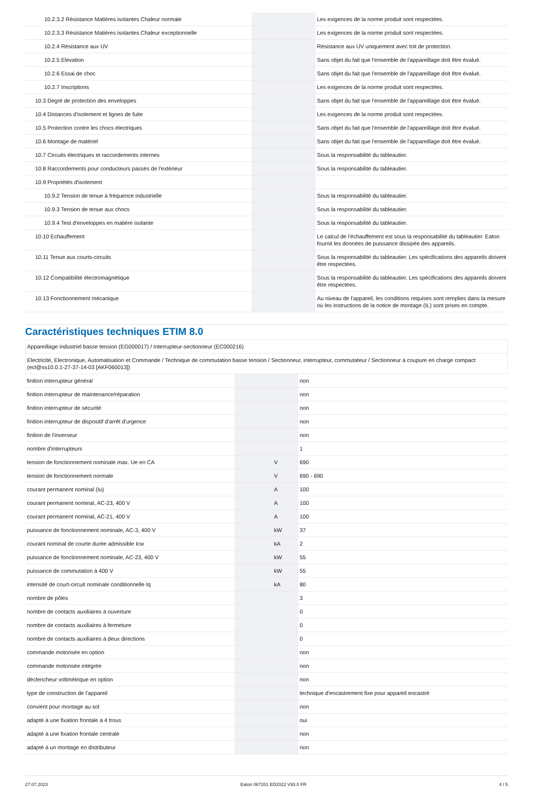| 10.2.3.2 Résistance Matières isolantes Chaleur normale | | | Les exigences de la norme produit sont respectées. |
| 10.2.3.3 Résistance Matières isolantes Chaleur exceptionnelle | | | Les exigences de la norme produit sont respectées. |
| 10.2.4 Résistance aux UV | | | Résistance aux UV uniquement avec toit de protection. |
| 10.2.5 Elevation | | | Sans objet du fait que l'ensemble de l'appareillage doit être évalué. |
| 10.2.6 Essai de choc | | | Sans objet du fait que l'ensemble de l'appareillage doit être évalué. |
| 10.2.7 Inscriptions | | | Les exigences de la norme produit sont respectées. |
| 10.3 Degré de protection des enveloppes | | | Sans objet du fait que l'ensemble de l'appareillage doit être évalué. |
| 10.4 Distances d'isolement et lignes de fuite | | | Les exigences de la norme produit sont respectées. |
| 10.5 Protection contre les chocs électriques | | | Sans objet du fait que l'ensemble de l'appareillage doit être évalué. |
| 10.6 Montage de matériel | | | Sans objet du fait que l'ensemble de l'appareillage doit être évalué. |
| 10.7 Circuits électriques et raccordements internes | | | Sous la responsabilité du tableautier. |
| 10.8 Raccordements pour conducteurs passés de l'extérieur | | | Sous la responsabilité du tableautier. |
| 10.9 Propriétés d'isolement | | | |
| 10.9.2 Tension de tenue à fréquence industrielle | | | Sous la responsabilité du tableautier. |
| 10.9.3 Tension de tenue aux chocs | | | Sous la responsabilité du tableautier. |
| 10.9.4 Test d'enveloppes en matière isolante | | | Sous la responsabilité du tableautier. |
| 10.10 Echauffement | | | Le calcul de l'échauffement est sous la responsabilité du tableautier. Eaton fournit les données de puissance dissipée des appareils. |
| 10.11 Tenue aux courts-circuits | | | Sous la responsabilité du tableautier. Les spécifications des appareils doivent être respectées. |
| 10.12 Compatibilité électromagnétique | | | Sous la responsabilité du tableautier. Les spécifications des appareils doivent être respectées. |
| 10.13 Fonctionnement mécanique | | | Au niveau de l'appareil, les conditions requises sont remplies dans la mesure où les instructions de la notice de montage (IL) sont prises en compte. |
Caractéristiques techniques ETIM 8.0
| Appareillage industriel basse tension (EG000017) / Interrupteur-sectionneur (EC000216) | | | |
| Electricité, Electronique, Automatisation et Commande / Technique de commutation basse tension / Sectionneur, interrupteur, commutateur / Sectionneur à coupure en charge compact (ecl@ss10.0.1-27-37-14-03 [AKF060013]) | | | |
| finition interrupteur général | | | non |
| finition interrupteur de maintenance/réparation | | | non |
| finition interrupteur de sécurité | | | non |
| finition interrupteur de dispositif d'arrêt d'urgence | | | non |
| finition de l'inverseur | | | non |
| nombre d'interrupteurs | | | 1 |
| tension de fonctionnement nominale max. Ue en CA | | V | 690 |
| tension de fonctionnement normale | | V | 690 - 690 |
| courant permanent nominal (Iu) | | A | 100 |
| courant permanent nominal, AC-23, 400 V | | A | 100 |
| courant permanent nominal, AC-21, 400 V | | A | 100 |
| puissance de fonctionnement nominale, AC-3, 400 V | | kW | 37 |
| courant nominal de courte durée admissible Icw | | kA | 2 |
| puissance de fonctionnement nominale, AC-23, 400 V | | kW | 55 |
| puissance de commutation à 400 V | | kW | 55 |
| intensité de court-circuit nominale conditionnelle Iq | | kA | 80 |
| nombre de pôles | | | 3 |
| nombre de contacts auxiliaires à ouverture | | | 0 |
| nombre de contacts auxiliaires à fermeture | | | 0 |
| nombre de contacts auxiliaires à deux directions | | | 0 |
| commande motorisée en option | | | non |
| commande motorisée intégrée | | | non |
| déclencheur voltmétrique en option | | | non |
| type de construction de l'appareil | | | technique d'encastrement fixe pour appareil encastré |
| convient pour montage au sol | | | non |
| adapté à une fixation frontale à 4 trous | | | oui |
| adapté à une fixation frontale centrale | | | non |
| adapté à un montage en distributeur | | | non |
27.07.2023 Eaton 067201 ED2022 V93.0 FR 4 / 5